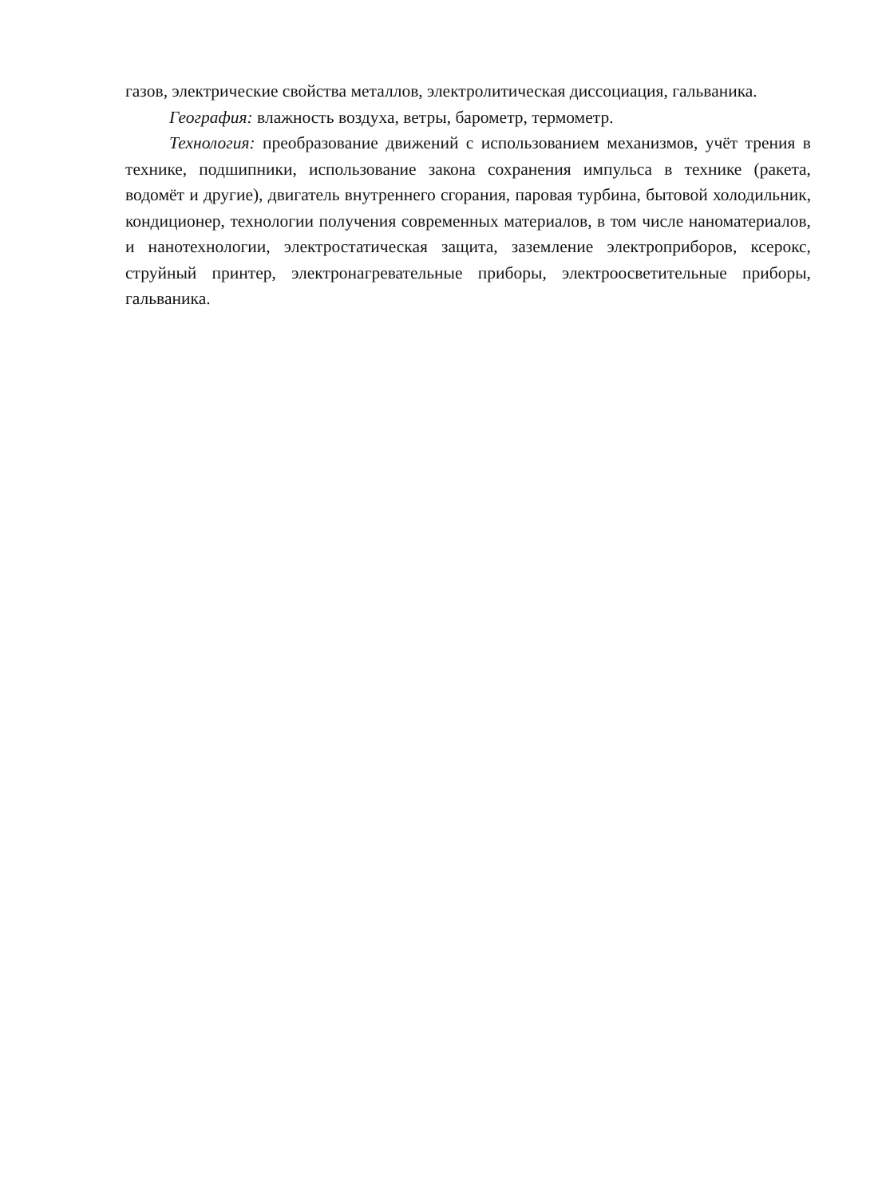газов, электрические свойства металлов, электролитическая диссоциация, гальваника.
География: влажность воздуха, ветры, барометр, термометр.
Технология: преобразование движений с использованием механизмов, учёт трения в технике, подшипники, использование закона сохранения импульса в технике (ракета, водомёт и другие), двигатель внутреннего сгорания, паровая турбина, бытовой холодильник, кондиционер, технологии получения современных материалов, в том числе наноматериалов, и нанотехнологии, электростатическая защита, заземление электроприборов, ксерокс, струйный принтер, электронагревательные приборы, электроосветительные приборы, гальваника.